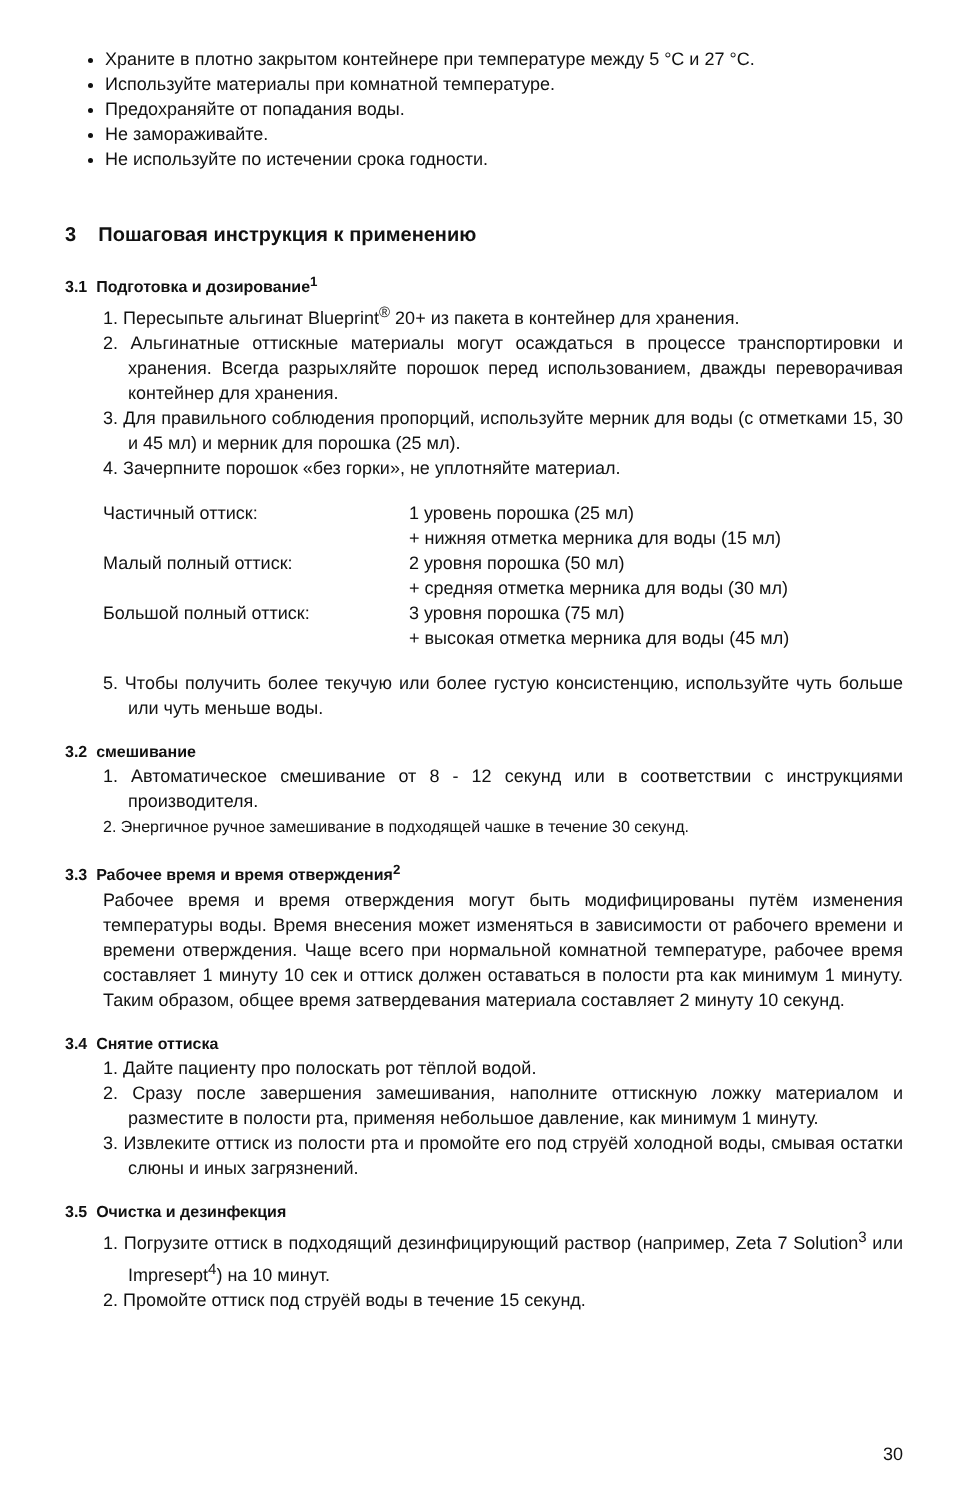Храните в плотно закрытом контейнере при температуре между 5 °C и 27 °C.
Используйте материалы при комнатной температуре.
Предохраняйте от попадания воды.
Не замораживайте.
Не используйте по истечении срока годности.
3 Пошаговая инструкция к применению
3.1 Подготовка и дозирование<sup>1</sup>
1. Пересыпьте альгинат Blueprint<sup>®</sup> 20+ из пакета в контейнер для хранения.
2. Альгинатные оттискные материалы могут осаждаться в процессе транспортировки и хранения. Всегда разрыхляйте порошок перед использованием, дважды переворачивая контейнер для хранения.
3. Для правильного соблюдения пропорций, используйте мерник для воды (с отметками 15, 30 и 45 мл) и мерник для порошка (25 мл).
4. Зачерпните порошок «без горки», не уплотняйте материал.
| Частичный оттиск: | 1 уровень порошка (25 мл) + нижняя отметка мерника для воды (15 мл) |
| Малый полный оттиск: | 2 уровня порошка (50 мл) + средняя отметка мерника для воды (30 мл) |
| Большой полный оттиск: | 3 уровня порошка (75 мл) + высокая отметка мерника для воды (45 мл) |
5. Чтобы получить более текучую или более густую консистенцию, используйте чуть больше или чуть меньше воды.
3.2 смешивание
1. Автоматическое смешивание от 8 - 12 секунд или в соответствии с инструкциями производителя.
2. Энергичное ручное замешивание в подходящей чашке в течение 30 секунд.
3.3 Рабочее время и время отверждения<sup>2</sup>
Рабочее время и время отверждения могут быть модифицированы путём изменения температуры воды. Время внесения может изменяться в зависимости от рабочего времени и времени отверждения. Чаще всего при нормальной комнатной температуре, рабочее время составляет 1 минуту 10 сек и оттиск должен оставаться в полости рта как минимум 1 минуту. Таким образом, общее время затвердевания материала составляет 2 минуту 10 секунд.
3.4 Снятие оттиска
1. Дайте пациенту про полоскать рот тёплой водой.
2. Сразу после завершения замешивания, наполните оттискную ложку материалом и разместите в полости рта, применяя небольшое давление, как минимум 1 минуту.
3. Извлеките оттиск из полости рта и промойте его под струёй холодной воды, смывая остатки слюны и иных загрязнений.
3.5 Очистка и дезинфекция
1. Погрузите оттиск в подходящий дезинфицирующий раствор (например, Zeta 7 Solution<sup>3</sup> или Impresept<sup>4</sup>) на 10 минут.
2. Промойте оттиск под струёй воды в течение 15 секунд.
30